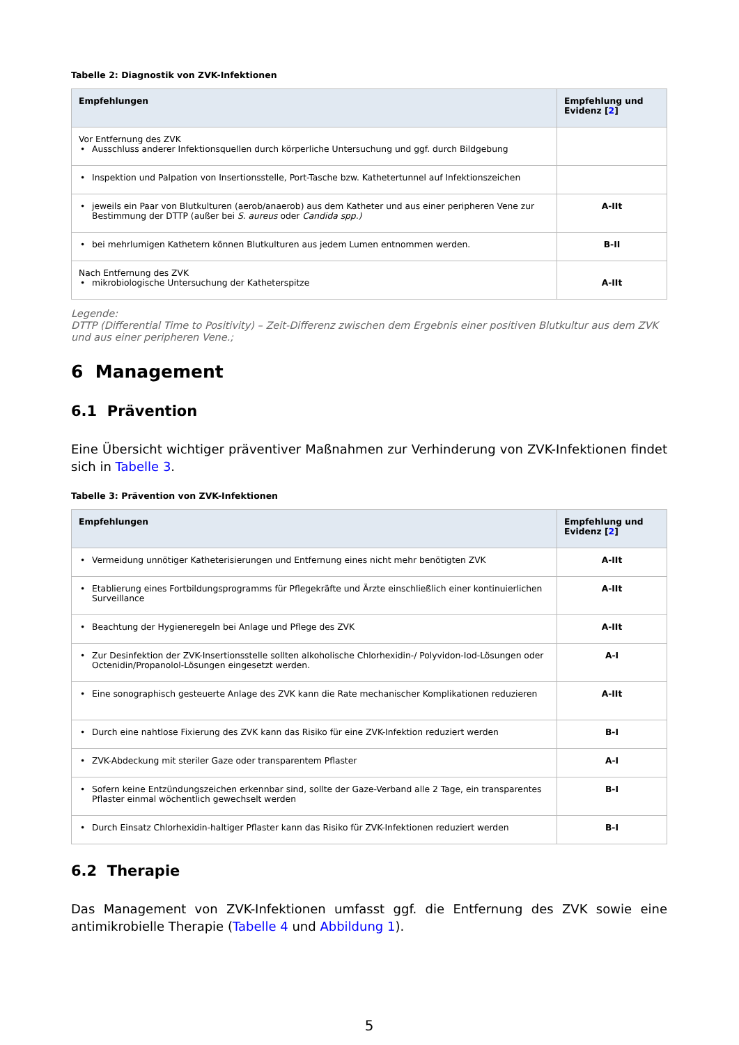Tabelle 2: Diagnostik von ZVK-Infektionen
| Empfehlungen | Empfehlung und Evidenz [ 2 ] |
| --- | --- |
| Vor Entfernung des ZVK • Ausschluss anderer Infektionsquellen durch körperliche Untersuchung und ggf. durch Bildgebung | |
| • Inspektion und Palpation von Insertionsstelle, Port-Tasche bzw. Kathetertunnel auf Infektionszeichen | |
| • jeweils ein Paar von Blutkulturen (aerob/anaerob) aus dem Katheter und aus einer peripheren Vene zur Bestimmung der DTTP (außer bei S. aureus oder Candida spp.) | A-IIt |
| • bei mehrlumigen Kathetern können Blutkulturen aus jedem Lumen entnommen werden. | B-II |
| Nach Entfernung des ZVK • mikrobiologische Untersuchung der Katheterspitze | A-IIt |
Legende:
DTTP (Differential Time to Positivity) – Zeit-Differenz zwischen dem Ergebnis einer positiven Blutkultur aus dem ZVK und aus einer peripheren Vene.;
6 Management
6.1 Prävention
Eine Übersicht wichtiger präventiver Maßnahmen zur Verhinderung von ZVK-Infektionen findet sich in Tabelle 3.
Tabelle 3: Prävention von ZVK-Infektionen
| Empfehlungen | Empfehlung und Evidenz [ 2 ] |
| --- | --- |
| • Vermeidung unnötiger Katheterisierungen und Entfernung eines nicht mehr benötigten ZVK | A-IIt |
| • Etablierung eines Fortbildungsprogramms für Pflegekräfte und Ärzte einschließlich einer kontinuierlichen Surveillance | A-IIt |
| • Beachtung der Hygieneregeln bei Anlage und Pflege des ZVK | A-IIt |
| • Zur Desinfektion der ZVK-Insertionsstelle sollten alkoholische Chlorhexidin-/ Polyvidon-Iod-Lösungen oder Octenidin/Propanolol-Lösungen eingesetzt werden. | A-I |
| • Eine sonographisch gesteuerte Anlage des ZVK kann die Rate mechanischer Komplikationen reduzieren | A-IIt |
| • Durch eine nahtlose Fixierung des ZVK kann das Risiko für eine ZVK-Infektion reduziert werden | B-I |
| • ZVK-Abdeckung mit steriler Gaze oder transparentem Pflaster | A-I |
| • Sofern keine Entzündungszeichen erkennbar sind, sollte der Gaze-Verband alle 2 Tage, ein transparentes Pflaster einmal wöchentlich gewechselt werden | B-I |
| • Durch Einsatz Chlorhexidin-haltiger Pflaster kann das Risiko für ZVK-Infektionen reduziert werden | B-I |
6.2 Therapie
Das Management von ZVK-Infektionen umfasst ggf. die Entfernung des ZVK sowie eine antimikrobielle Therapie (Tabelle 4 und Abbildung 1).
5